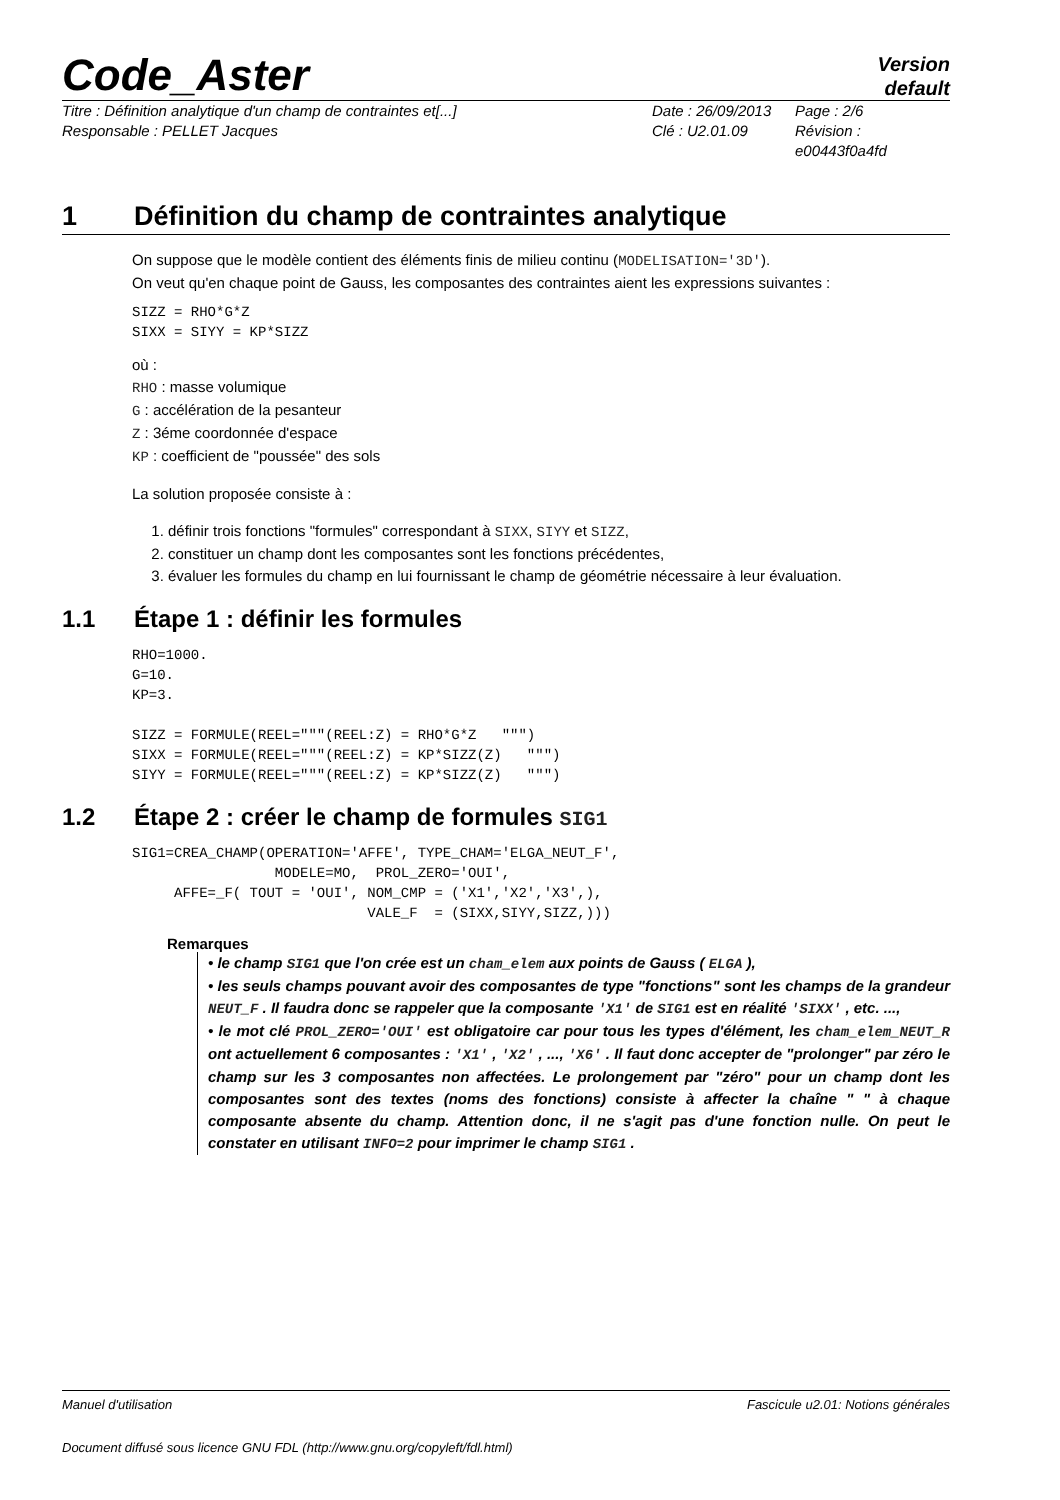Code_Aster
Version
default
Titre : Définition analytique d'un champ de contraintes et[...]
Date : 26/09/2013
Page : 2/6
Responsable : PELLET Jacques
Clé : U2.01.09
Révision :
e00443f0a4fd
1 Définition du champ de contraintes analytique
On suppose que le modèle contient des éléments finis de milieu continu (MODELISATION='3D').
On veut qu'en chaque point de Gauss, les composantes des contraintes aient les expressions suivantes :
SIZZ = RHO*G*Z
SIXX = SIYY = KP*SIZZ
où :
RHO : masse volumique
G : accélération de la pesanteur
Z : 3éme coordonnée d'espace
KP : coefficient de "poussée" des sols
La solution proposée consiste à :
1. définir trois fonctions "formules" correspondant à SIXX, SIYY et SIZZ,
2. constituer un champ dont les composantes sont les fonctions précédentes,
3. évaluer les formules du champ en lui fournissant le champ de géométrie nécessaire à leur évaluation.
1.1 Étape 1 : définir les formules
RHO=1000.
G=10.
KP=3.

SIZZ = FORMULE(REEL="""(REEL:Z) = RHO*G*Z   """)
SIXX = FORMULE(REEL="""(REEL:Z) = KP*SIZZ(Z)   """)
SIYY = FORMULE(REEL="""(REEL:Z) = KP*SIZZ(Z)   """)
1.2 Étape 2 : créer le champ de formules SIG1
SIG1=CREA_CHAMP(OPERATION='AFFE', TYPE_CHAM='ELGA_NEUT_F',
                 MODELE=MO,  PROL_ZERO='OUI',
     AFFE=_F( TOUT = 'OUI', NOM_CMP = ('X1','X2','X3',),
                            VALE_F  = (SIXX,SIYY,SIZZ,)))
Remarques
• le champ SIG1 que l'on crée est un cham_elem aux points de Gauss ( ELGA ),
• les seuls champs pouvant avoir des composantes de type "fonctions" sont les champs de la grandeur NEUT_F . Il faudra donc se rappeler que la composante 'X1' de SIG1 est en réalité 'SIXX' , etc. ...,
• le mot clé PROL_ZERO='OUI' est obligatoire car pour tous les types d'élément, les cham_elem_NEUT_R ont actuellement 6 composantes : 'X1' , 'X2' , ..., 'X6' . Il faut donc accepter de "prolonger" par zéro le champ sur les 3 composantes non affectées. Le prolongement par "zéro" pour un champ dont les composantes sont des textes (noms des fonctions) consiste à affecter la chaîne " " à chaque composante absente du champ. Attention donc, il ne s'agit pas d'une fonction nulle. On peut le constater en utilisant INFO=2 pour imprimer le champ SIG1 .
Manuel d'utilisation Fascicule u2.01: Notions générales
Document diffusé sous licence GNU FDL (http://www.gnu.org/copyleft/fdl.html)